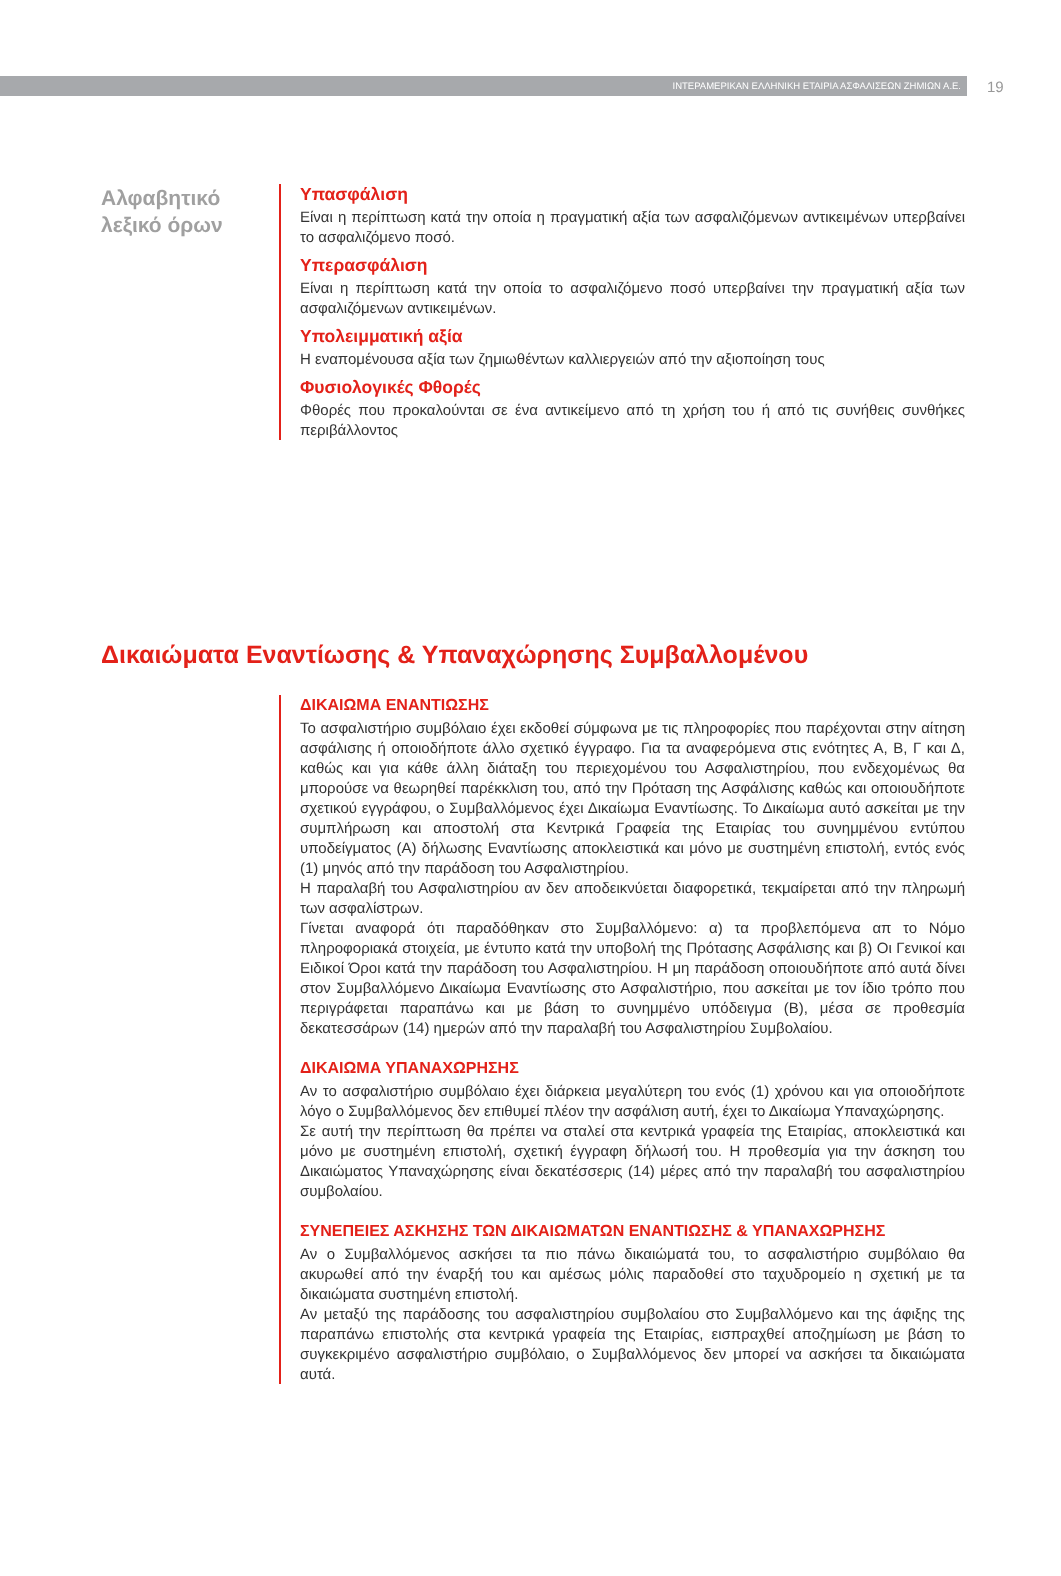ΙΝΤΕΡΑΜΕΡΙΚΑΝ ΕΛΛΗΝΙΚΗ ΕΤΑΙΡΙΑ ΑΣΦΑΛΙΣΕΩΝ ΖΗΜΙΩΝ Α.Ε.
19
Αλφαβητικό
λεξικό όρων
Υπασφάλιση
Είναι η περίπτωση κατά την οποία η πραγματική αξία των ασφαλιζόμενων αντικειμένων υπερβαίνει το ασφαλιζόμενο ποσό.
Υπερασφάλιση
Είναι η περίπτωση κατά την οποία το ασφαλιζόμενο ποσό υπερβαίνει την πραγματική αξία των ασφαλιζόμενων αντικειμένων.
Υπολειμματική αξία
Η εναπομένουσα αξία των ζημιωθέντων καλλιεργειών από την αξιοποίηση τους
Φυσιολογικές Φθορές
Φθορές που προκαλούνται σε ένα αντικείμενο από τη χρήση του ή από τις συνήθεις συνθήκες περιβάλλοντος
Δικαιώματα Εναντίωσης & Υπαναχώρησης Συμβαλλομένου
ΔΙΚΑΙΩΜΑ ΕΝΑΝΤΙΩΣΗΣ
Το ασφαλιστήριο συμβόλαιο έχει εκδοθεί σύμφωνα με τις πληροφορίες που παρέχονται στην αίτηση ασφάλισης ή οποιοδήποτε άλλο σχετικό έγγραφο. Για τα αναφερόμενα στις ενότητες Α, Β, Γ και Δ, καθώς και για κάθε άλλη διάταξη του περιεχομένου του Ασφαλιστηρίου, που ενδεχομένως θα μπορούσε να θεωρηθεί παρέκκλιση του, από την Πρόταση της Ασφάλισης καθώς και οποιουδήποτε σχετικού εγγράφου, ο Συμβαλλόμενος έχει Δικαίωμα Εναντίωσης. Το Δικαίωμα αυτό ασκείται με την συμπλήρωση και αποστολή στα Κεντρικά Γραφεία της Εταιρίας του συνημμένου εντύπου υποδείγματος (Α) δήλωσης Εναντίωσης αποκλειστικά και μόνο με συστημένη επιστολή, εντός ενός (1) μηνός από την παράδοση του Ασφαλιστηρίου.
Η παραλαβή του Ασφαλιστηρίου αν δεν αποδεικνύεται διαφορετικά, τεκμαίρεται από την πληρωμή των ασφαλίστρων.
Γίνεται αναφορά ότι παραδόθηκαν στο Συμβαλλόμενο: α) τα προβλεπόμενα απ το Νόμο πληροφοριακά στοιχεία, με έντυπο κατά την υποβολή της Πρότασης Ασφάλισης και β) Οι Γενικοί και Ειδικοί Όροι κατά την παράδοση του Ασφαλιστηρίου. Η μη παράδοση οποιουδήποτε από αυτά δίνει στον Συμβαλλόμενο Δικαίωμα Εναντίωσης στο Ασφαλιστήριο, που ασκείται με τον ίδιο τρόπο που περιγράφεται παραπάνω και με βάση το συνημμένο υπόδειγμα (Β), μέσα σε προθεσμία δεκατεσσάρων (14) ημερών από την παραλαβή του Ασφαλιστηρίου Συμβολαίου.
ΔΙΚΑΙΩΜΑ ΥΠΑΝΑΧΩΡΗΣΗΣ
Αν το ασφαλιστήριο συμβόλαιο έχει διάρκεια μεγαλύτερη του ενός (1) χρόνου και για οποιοδήποτε λόγο ο Συμβαλλόμενος δεν επιθυμεί πλέον την ασφάλιση αυτή, έχει το Δικαίωμα Υπαναχώρησης.
Σε αυτή την περίπτωση θα πρέπει να σταλεί στα κεντρικά γραφεία της Εταιρίας, αποκλειστικά και μόνο με συστημένη επιστολή, σχετική έγγραφη δήλωσή του. Η προθεσμία για την άσκηση του Δικαιώματος Υπαναχώρησης είναι δεκατέσσερις (14) μέρες από την παραλαβή του ασφαλιστηρίου συμβολαίου.
ΣΥΝΕΠΕΙΕΣ ΑΣΚΗΣΗΣ ΤΩΝ ΔΙΚΑΙΩΜΑΤΩΝ ΕΝΑΝΤΙΩΣΗΣ & ΥΠΑΝΑΧΩΡΗΣΗΣ
Αν ο Συμβαλλόμενος ασκήσει τα πιο πάνω δικαιώματά του, το ασφαλιστήριο συμβόλαιο θα ακυρωθεί από την έναρξή του και αμέσως μόλις παραδοθεί στο ταχυδρομείο η σχετική με τα δικαιώματα συστημένη επιστολή.
Αν μεταξύ της παράδοσης του ασφαλιστηρίου συμβολαίου στο Συμβαλλόμενο και της άφιξης της παραπάνω επιστολής στα κεντρικά γραφεία της Εταιρίας, εισπραχθεί αποζημίωση με βάση το συγκεκριμένο ασφαλιστήριο συμβόλαιο, ο Συμβαλλόμενος δεν μπορεί να ασκήσει τα δικαιώματα αυτά.